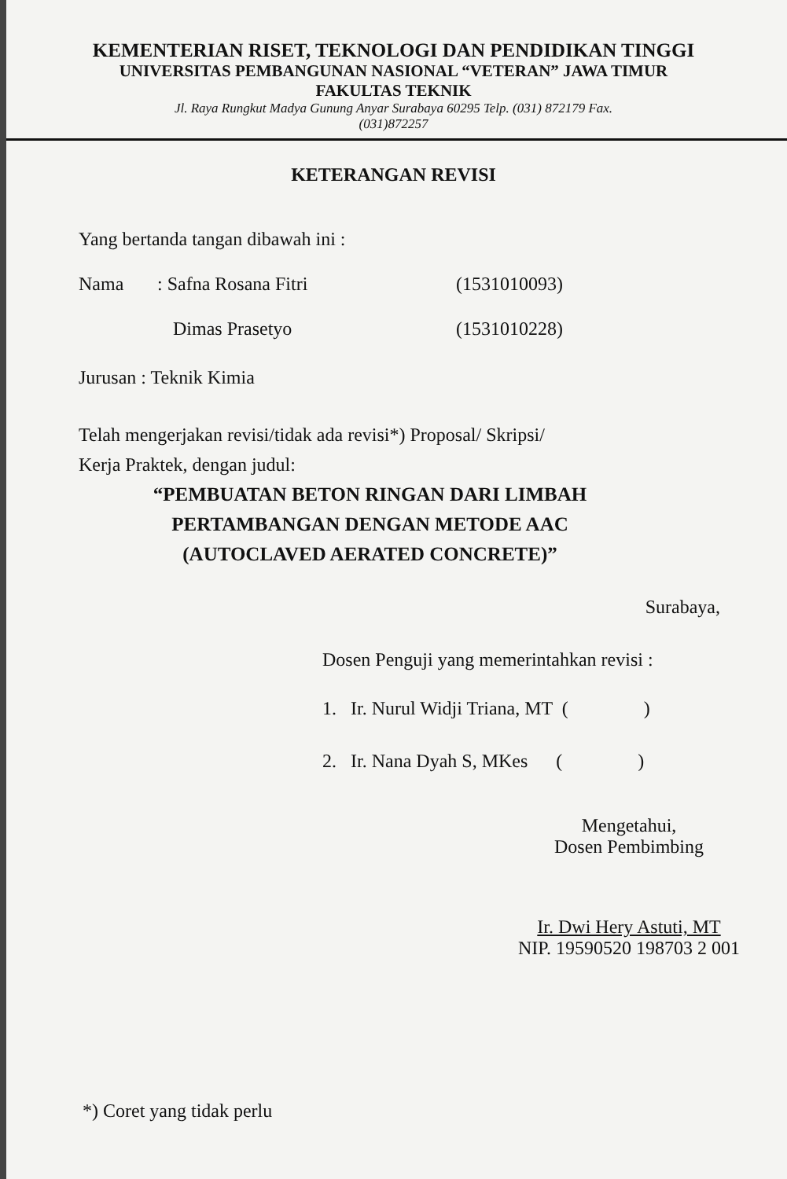KEMENTERIAN RISET, TEKNOLOGI DAN PENDIDIKAN TINGGI
UNIVERSITAS PEMBANGUNAN NASIONAL “VETERAN” JAWA TIMUR
FAKULTAS TEKNIK
Jl. Raya Rungkut Madya Gunung Anyar Surabaya 60295 Telp. (031) 872179 Fax.
(031)872257
KETERANGAN REVISI
Yang bertanda tangan dibawah ini :
Nama: Safna Rosana Fitri (1531010093)
Dimas Prasetyo (1531010228)
Jurusan : Teknik Kimia
Telah mengerjakan revisi/tidak ada revisi*) Proposal/ Skripsi/
Kerja Praktek, dengan judul:
“PEMBUATAN BETON RINGAN DARI LIMBAH
PERTAMBANGAN DENGAN METODE AAC
(AUTOCLAVED AERATED CONCRETE)”
Surabaya,
Dosen Penguji yang memerintahkan revisi :
1. Ir. Nurul Widji Triana, MT ( )
2. Ir. Nana Dyah S, MKes ( )
Mengetahui,
Dosen Pembimbing
Ir. Dwi Hery Astuti, MT
NIP. 19590520 198703 2 001
*) Coret yang tidak perlu